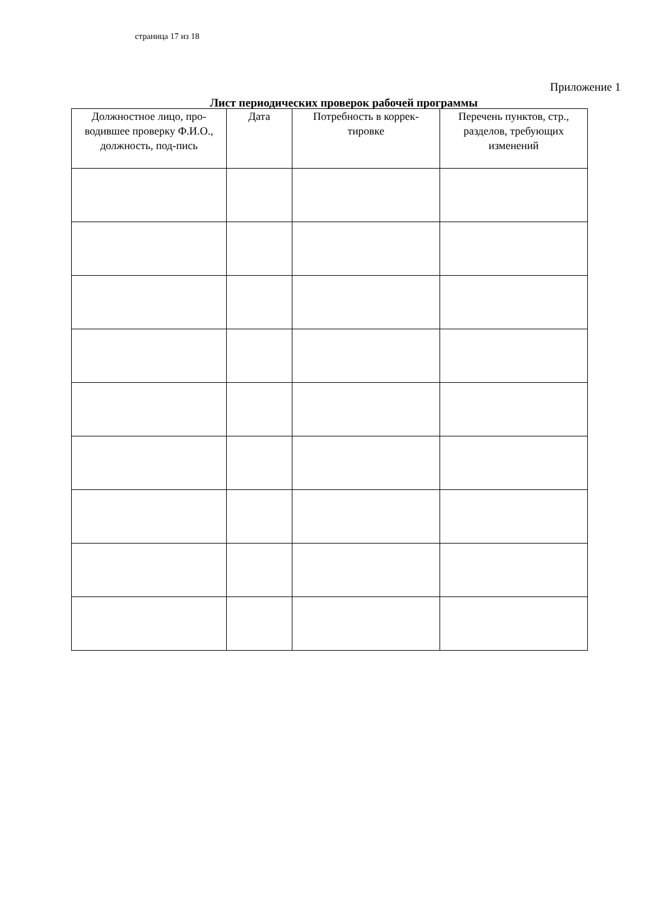страница 17 из 18
Приложение 1
Лист периодических проверок рабочей программы
| Должностное лицо, про-водившее проверку Ф.И.О., должность, под-пись | Дата | Потребность в коррек-тировке | Перечень пунктов, стр., разделов, требующих изменений |
| --- | --- | --- | --- |